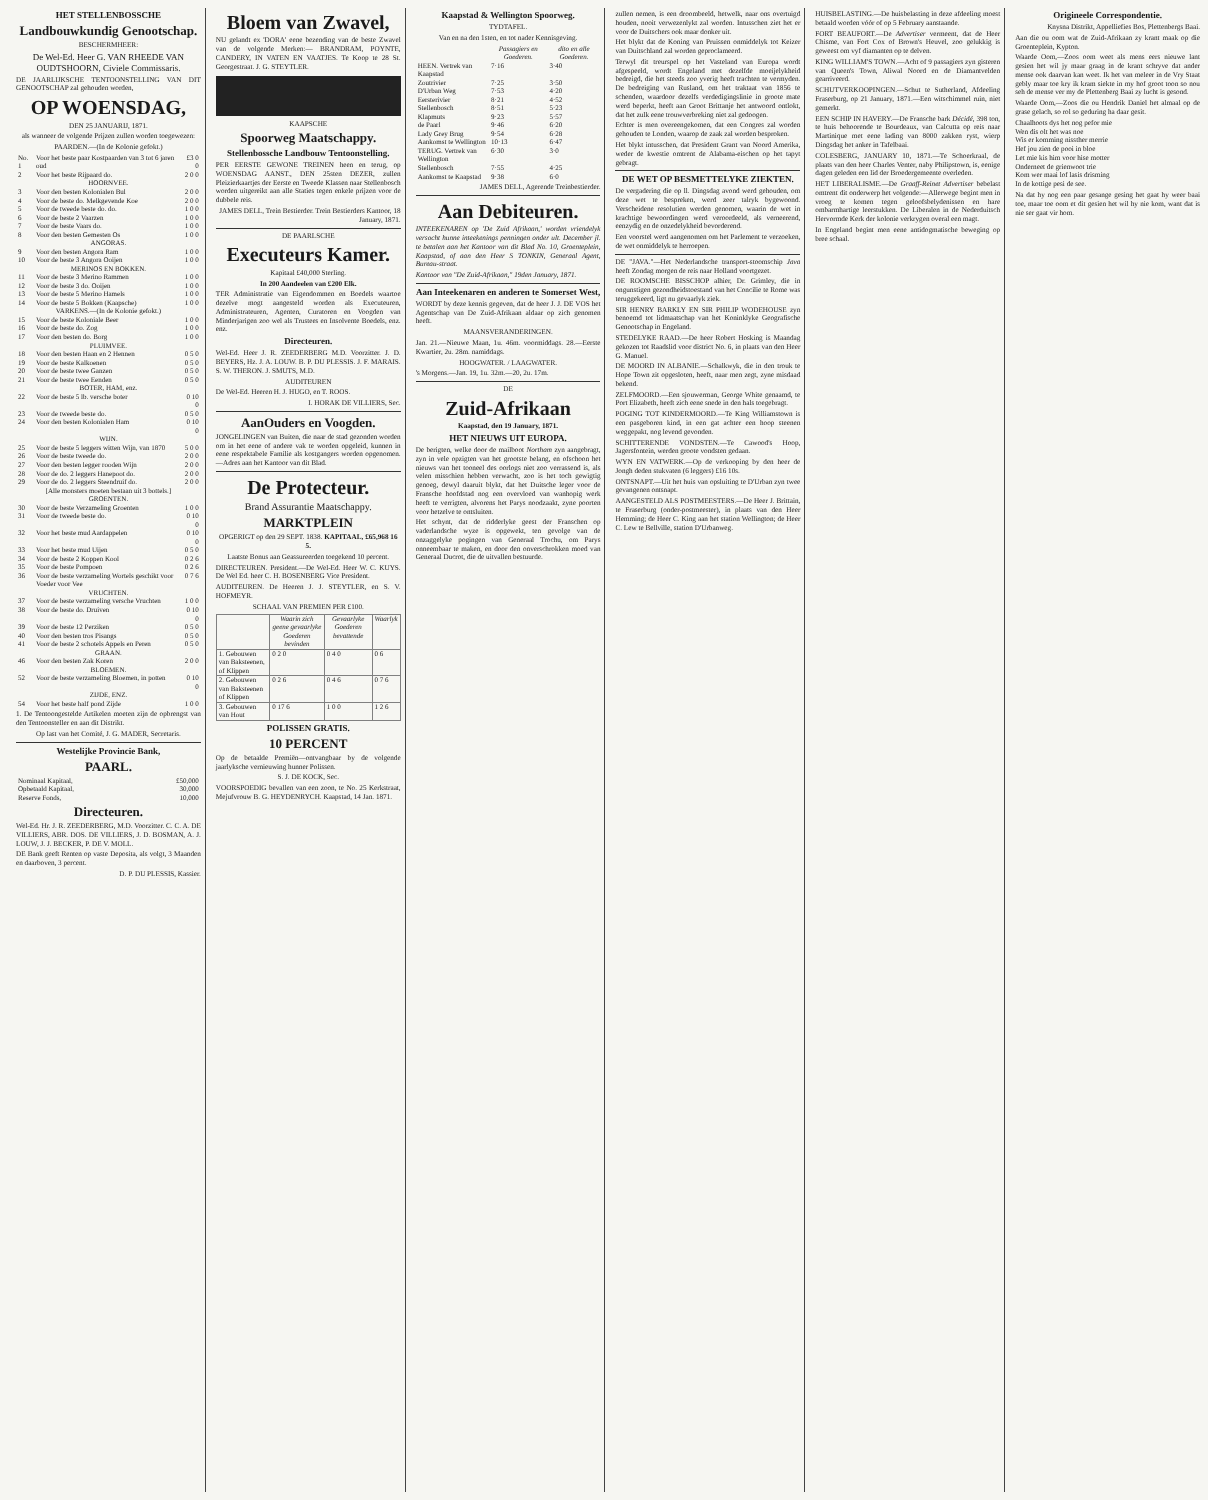HET STELLENBOSSCHE
Landbouwkundig Genootschap.
BESCHERMHEER:
De Wel-Ed. Heer G. VAN RHEEDE VAN OUDTSHOORN, Civiele Commissaris.
DE JAARLIJKSCHE TENTOONSTELLING VAN DIT GENOOTSCHAP zal gehouden worden,
OP WOENSDAG,
DEN 25 JANUARIJ, 1871.
als wanneer de volgende Prijzen zullen worden toegewezen:
PAARDEN.—(In de Kolonie gefokt.)
| No. 1 | Voor het beste paar Kostpaarden van 3 tot 6 jaren oud | £3 0 0 |
| 2 | Voor het beste Rijpaard do. | 2 0 0 |
| HOORNVEE. | | |
| 3 | Voor den besten Kolonialen Bul | 2 0 0 |
| 4 | Voor de beste do. Melkgevende Koe | 2 0 0 |
| 5 | Voor de tweede beste do. do. | 1 0 0 |
| 6 | Voor de beste 2 Vaarzen | 1 0 0 |
| 7 | Voor de beste Vaars do. | 1 0 0 |
| 8 | Voor den besten Gemesten Os | 1 0 0 |
| ANGORAS. | | |
| 9 | Voor den besten Angora Ram | 1 0 0 |
| 10 | Voor de beste 3 Angora Ooijen | 1 0 0 |
| MERINOS EN BOKKEN. | | |
| 11 | Voor de beste 3 Merino Rammen | 1 0 0 |
| 12 | Voor de beste 3 do. Ooijen | 1 0 0 |
| 13 | Voor de beste 5 Merino Hamels | 1 0 0 |
| 14 | Voor de beste 5 Bokken (Kaapsche) | 1 0 0 |
| VARKENS.—(In de Kolonie gefokt.) | | |
| 15 | Voor de beste Koloniale Beer | 1 0 0 |
| 16 | Voor de beste do. Zog | 1 0 0 |
| 17 | Voor den besten do. Borg | 1 0 0 |
| PLUIMVEE. | | |
| 18 | Voor den besten Haan en 2 Hennen | 0 5 0 |
| 19 | Voor de beste Kalkoenen | 0 5 0 |
| 20 | Voor de beste twee Ganzen | 0 5 0 |
| 21 | Voor de beste twee Eenden | 0 5 0 |
| BOTER, HAM, enz. | | |
| 22 | Voor de beste 5 lb. versche boter | 0 10 0 |
| 23 | Voor de tweede beste do. | 0 5 0 |
| 24 | Voor den besten Kolonialen Ham | 0 10 0 |
| WIJN. | | |
| 25 | Voor de beste 5 leggers witten Wijn, van 1870 | 5 0 0 |
| 26 | Voor de beste tweede do. | 2 0 0 |
| 27 | Voor den besten legger rooden Wijn | 2 0 0 |
| 28 | Voor de do. 2 leggers Hanepoot do. | 2 0 0 |
| 29 | Voor de do. 2 leggers Steendruif do. | 2 0 0 |
| [Alle monsters moeten bestaan uit 3 bottels.] | | |
| GROENTEN. | | |
| 30 | Voor de beste Verzameling Groenten | 1 0 0 |
| 31 | Voor de tweede beste do. | 0 10 0 |
| 32 | Voor het beste mud Aardappelen | 0 10 0 |
| 33 | Voor het beste mud Uijen | 0 5 0 |
| 34 | Voor de beste 2 Koppen Kool | 0 2 6 |
| 35 | Voor de beste Pompoen | 0 2 6 |
| 36 | Voor de beste verzameling Wortels geschikt voor Voeder voor Vee | 0 7 6 |
| VRUCHTEN. | | |
| 37 | Voor de beste verzameling versche Vruchten | 1 0 0 |
| 38 | Voor de beste do. Druiven | 0 10 0 |
| 39 | Voor de beste 12 Perziken | 0 5 0 |
| 40 | Voor den besten tros Pisangs | 0 5 0 |
| 41 | Voor de beste 2 schotels Appels en Peren | 0 5 0 |
| GRAAN. | | |
| 46 | Voor den besten Zak Koren | 2 0 0 |
| BLOEMEN. | | |
| 52 | Voor de beste verzameling Bloemen, in potten | 0 10 0 |
| ZIJDE, ENZ. | | |
| 54 | Voor het beste half pond Zijde | 1 0 0 |
1. De Tentoongestelde Artikelen moeten zijn de opbrengst van den Tentoonsteller en aan dit Distrikt.
Op last van het Comité, J. G. MADER, Secretaris.
Westelijke Provincie Bank,
PAARL.
| Nominaal Kapitaal, | £50,000 |
| Opbetaald Kapitaal, | 30,000 |
| Reserve Fonds, | 10,000 |
Directeuren.
Wel-Ed. Hr. J. R. ZEEDERBERG, M.D. Voorzitter. C. C. A. DE VILLIERS, ABR. DOS. DE VILLIERS, J. D. BOSMAN, A. J. LOUW, J. J. BECKER, P. DE V. MOLL.
DE Bank geeft Renten op vaste Deposita, als volgt, 3 Maanden en daarboven, 3 percent.
D. P. DU PLESSIS, Kassier.
Bloem van Zwavel,
NU gelandt ex 'DORA' eene bezending van de beste Zwavel van de volgende Merken:— BRANDRAM, POYNTE, CANDERY, IN VATEN EN VAATJES. Te Koop te 28 St. Georgestraat. J. G. STEYTLER.
KAAPSCHE
Spoorweg Maatschappy.
Stellenbossche Landbouw Tentoonstelling.
PER EERSTE GEWONE TREINEN heen en terug, op WOENSDAG AANST., DEN 25sten DEZER, zullen Pleizierkaartjes der Eerste en Tweede Klassen naar Stellenbosch worden uitgereikt aan alle Staties tegen enkele prijzen voor de dubbele reis.
JAMES DELL, Trein Bestierder. Trein Bestierders Kantoor, 18 January, 1871.
DE PAARLSCHE
Executeurs Kamer.
Kapitaal £40,000 Sterling.
In 200 Aandeelen van £200 Elk.
TER Administratie van Eigendommen en Boedels waartoe dezelve mogt aangesteld worden als Executeuren, Administrateuren, Agenten, Curatoren en Voogden van Minderjarigen zoo wel als Trustees en Insolvente Boedels, enz. enz.
Directeuren.
Wel-Ed. Heer J. R. ZEEDERBERG M.D. Voorzitter. J. D. BEYERS, Hz. J. A. LOUW. B. P. DU PLESSIS. J. F. MARAIS. S. W. THERON. J. SMUTS, M.D.
AUDITEUREN
De Wel-Ed. Heeren H. J. HUGO, en T. ROOS.
I. HORAK DE VILLIERS, Sec.
AanOuders en Voogden.
JONGELINGEN van Buiten, die naar de stad gezonden worden om in het eene of andere vak te worden opgeleid, kunnen in eene respektabele Familie als kostgangers worden opgenomen.—Adres aan het Kantoor van dit Blad.
De Protecteur.
Brand Assurantie Maatschappy.
MARKTPLEIN
OPGERIGT op den 29 SEPT. 1838. KAPITAAL, £65,968 16 5.
Laatste Bonus aan Geassureerden toegekend 10 percent.
DIRECTEUREN. President.—De Wel-Ed. Heer W. C. KUYS. De Wel Ed. heer C. H. BOSENBERG Vice President.
AUDITEUREN. De Heeren J. J. STEYTLER, en S. V. HOFMEYR.
SCHAAL VAN PREMIEN PER £100.
| | Waarin zich geene gevaarlyke Goederen bevinden | Gevaarlyke Goederen bevattende | Waarlyk |
| --- | --- | --- | --- |
| 1. Gebouwen van Baksteenen, of Klippen | 0 2 0 | 0 4 0 | 0 6 |
| 2. Gebouwen van Baksteenen of Klippen | 0 2 6 | 0 4 6 | 0 7 6 |
| 3. Gebouwen van Hout | 0 17 6 | 1 0 0 | 1 2 6 |
POLISSEN GRATIS.
10 PERCENT
Op de betaalde Premiën—ontvangbaar by de volgende jaarlyksche vernieuwing hunner Polissen.
S. J. DE KOCK, Sec.
VOORSPOEDIG bevallen van een zoon, te No. 25 Kerkstraat, Mejufvrouw B. G. HEYDENRYCH. Kaapstad, 14 Jan. 1871.
Kaapstad & Wellington Spoorweg.
TYDTAFEL.
Van en na den 1sten, en tot nader Kennisgeving.
| | Passagiers en Goederen. | dito en alle Goederen. |
| --- | --- | --- |
| HEEN. Vertrek van Kaapstad | 7·16 | 3·40 |
| Zoutrivier | 7·25 | 3·50 |
| D'Urban Weg | 7·53 | 4·20 |
| Eersterivier | 8·21 | 4·52 |
| Stellenbosch | 8·51 | 5·23 |
| Klapmuts | 9·23 | 5·57 |
| de Paarl | 9·46 | 6·20 |
| Lady Grey Brug | 9·54 | 6·28 |
| Aankomst te Wellington | 10·13 | 6·47 |
| TERUG. Vertrek van Wellington | 6·30 | 3·0 |
| Stellenbosch | 7·55 | 4·25 |
| Aankomst te Kaapstad | 9·38 | 6·0 |
JAMES DELL, Agerende Treinbestierder.
Aan Debiteuren.
INTEEKENAREN op 'De Zuid Afrikaan,' worden vriendelyk versocht hunne inteekenings penningen onder ult. December jl. te betalen aan het Kantoor van dit Blad No. 10, Groenteplein, Kaapstad, of aan den Heer S TONKIN, Generaal Agent, Bureau-straat.
Kantoor van "De Zuid-Afrikaan," 19den January, 1871.
Aan Inteekenaren en anderen te Somerset West,
WORDT by deze kennis gegeven, dat de heer J. J. DE VOS het Agentschap van De Zuid-Afrikaan aldaar op zich genomen heeft.
MAANSVERANDERINGEN.
Jan. 21.—Nieuwe Maan, 1u. 46m. voormiddags. 28.—Eerste Kwartier, 2u. 28m. namiddags.
HOOGWATER. / LAAGWATER.
's Morgens.—Jan. 19, 1u. 32m.—20, 2u. 17m.
DE
Zuid-Afrikaan
Kaapstad, den 19 January, 1871.
HET NIEUWS UIT EUROPA.
De berigten, welke door de mailboot Northam zyn aangebragt, zyn in vele opzigten van het grootste belang, en ofschoon het nieuws van het tooneel des oorlogs niet zoo verrassend is, als velen misschien hebben verwacht, zoo is het toch gewigtig genoeg, dewyl daaruit blykt, dat het Duitsche leger voor de Fransche hoofdstad nog een overvloed van wanhopig werk heeft te verrigten, alvorens het Parys noodzaakt, zyne poorten voor hetzelve te ontsluiten.
Het schynt, dat de ridderlyke geest der Franschen op vaderlandsche wyze is opgewekt, ten gevolge van de onzaggelyke pogingen van Generaal Trochu, om Parys onneembaar te maken, en door den onverschrokken moed van Generaal Ducrot, die de uitvallen bestuurde.
zullen nemen, is een droombeeld, hetwelk, naar ons overtuigd houden, nooit verwezenlykt zal worden. Intusschen ziet het er voor de Duitschers ook maar donker uit.
Het blykt dat de Koning van Pruissen onmiddelyk tot Keizer van Duitschland zal worden geproclameerd.
Terwyl dit treurspel op het Vasteland van Europa wordt afgespeeld, wordt Engeland met dezelfde moeijelykheid bedreigd, die het steeds zoo yverig heeft trachten te vermyden. De bedreiging van Rusland, om het traktaat van 1856 te schenden, waardoor dezelfs verdedigingslinie in groote mate werd beperkt, heeft aan Groot Brittanje het antwoord ontlokt, dat het zulk eene trouwverbreking niet zal gedoogen.
Echter is men overeengekomen, dat een Congres zal worden gehouden te Londen, waarop de zaak zal worden besproken.
Het blykt intusschen, dat President Grant van Noord Amerika, weder de kwestie omtrent de Alabama-eischen op het tapyt gebragt.
DE WET OP BESMETTELYKE ZIEKTEN.
De vergadering die op ll. Dingsdag avond werd gehouden, om deze wet te bespreken, werd zeer talryk bygewoond. Verscheidene resolutien werden genomen, waarin de wet in krachtige bewoordingen werd veroordeeld, als verneerend, eenzydig en de onzedelykheid bevorderend.
Een voorstel werd aangenomen om het Parlement te verzoeken, de wet onmiddelyk te herroepen.
DE "JAVA."—Het Nederlandsche transport-stoomschip Java heeft Zondag morgen de reis naar Holland voortgezet.
DE ROOMSCHE BISSCHOP alhier, Dr. Grimley, die in ongunstigen gezondheidstoestand van het Concilie te Rome was teruggekeerd, ligt nu gevaarlyk ziek.
SIR HENRY BARKLY EN SIR PHILIP WODEHOUSE zyn benoemd tot lidmaatschap van het Koninklyke Geografische Genootschap in Engeland.
STEDELYKE RAAD.—De heer Robert Hosking is Maandag gekozen tot Raadslid voor district No. 6, in plaats van den Heer G. Manuel.
DE MOORD IN ALBANIE.—Schalkwyk, die in den trouk te Hope Town zit opgesloten, heeft, naar men zegt, zyne misdaad bekend.
ZELFMOORD.—Een sjouwerman, George White genaamd, te Port Elizabeth, heeft zich eene snede in den hals toegebragt.
POGING TOT KINDERMOORD.—Te King Williamstown is een pasgeboren kind, in een gat achter een hoop steenen weggepakt, nog levend gevonden.
SCHITTERENDE VONDSTEN.—Te Cawood's Hoop, Jagersfontein, werden groote vondsten gedaan.
WYN EN VATWERK.—Op de verkooping by den heer de Jongh deden stukvaten (6 leggers) £16 10s.
ONTSNAPT.—Uit het huis van opsluiting te D'Urban zyn twee gevangenen ontsnapt.
AANGESTELD ALS POSTMEESTERS.—De Heer J. Brittain, te Fraserburg (onder-postmeester), in plaats van den Heer Hemming; de Heer C. King aan het station Wellington; de Heer C. Lew te Bellville, station D'Urbanweg.
HUISBELASTING.—De huisbelasting in deze afdeeling moest betaald worden vóór of op 5 February aanstaande.
FORT BEAUFORT.—De Advertiser vermeent, dat de Heer Chisme, van Fort Cox of Brown's Heuvel, zoo gelukkig is geweest om vyf diamanten op te delven.
KING WILLIAM'S TOWN.—Acht of 9 passagiers zyn gisteren van Queen's Town, Aliwal Noord en de Diamantvelden gearriveerd.
SCHUTVERKOOPINGEN.—Schut te Sutherland, Afdeeling Fraserburg, op 21 January, 1871.—Een witschimmel ruin, niet gemerkt.
EEN SCHIP IN HAVERY.—De Fransche bark Décidé, 398 ton, te huis behoorende te Bourdeaux, van Calcutta op reis naar Martinique met eene lading van 8000 zakken ryst, wierp Dingsdag het anker in Tafelbaai.
COLESBERG, JANUARY 10, 1871.—Te Schoerkraal, de plaats van den heer Charles Venter, naby Philipstown, is, eenige dagen geleden een lid der Broedergemeente overleden.
HET LIBERALISME.—De Graaff-Reinet Advertiser bebelast omtrent dit onderwerp het volgende:—Allerwege begint men in vroeg te komen tegen geloofsbelydenissen en hare ombarmhartige leerstukken. De Liberalen in de Nederduitsch Hervormde Kerk der kolonie verkrygen overal een magt.
In Engeland begint men eene antidogmatische beweging op bree schaal.
Origineele Correspondentie.
Knysna Distrikt, Appelliefies Bos, Plettenbergs Baai.
Aan die ou oom wat de Zuid-Afrikaan zy krant maak op die Groenteplein, Kypton.
Waarde Oom,—Zoos oom weet als mens eers nieuwe lant gesien het wil jy maar graag in de krant schryve dat ander mense ook daarvan kan weet. Ik het van meleer in de Vry Staat gebly maar toe kry ik kram siekte in my hof groot toon so nou seh de mense ver my de Plettenberg Baai zy lucht is gesond.
Waarde Oom,—Zoos die ou Hendrik Daniel het almaal op de grase gelach, so rol so geduring ha daar gesit.
Chaalhoots dys het nog pefor mie
Wen dis olt het was noe
Wis er komming nissther merrie
Hef jou zien de pooi in bloe
Let mie kis him voor hise motter
Onderneet de grienwoot trie
Kom wer maai lof lasis drisming
In de kottige pesi de see.
Na dat hy nog een paar gesange gesing het gaat hy weer baai toe, maar toe oom et dit gesien het wil hy nie kom, want dat is nie ser gaat vir hom.